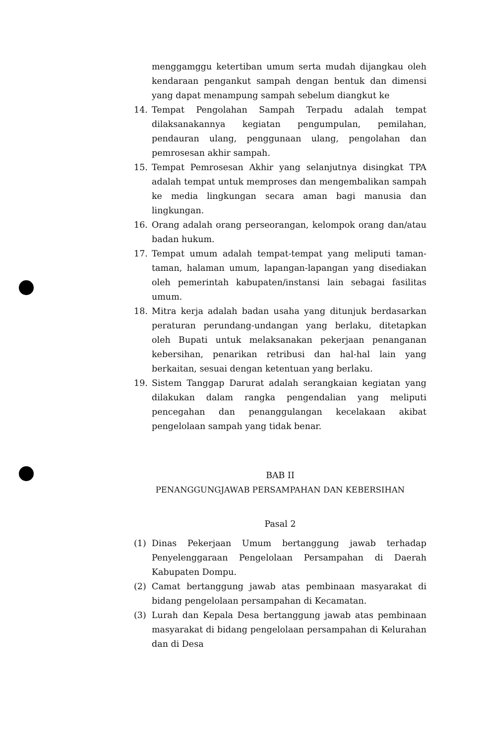menggamggu ketertiban umum serta mudah dijangkau oleh kendaraan pengankut sampah dengan bentuk dan dimensi yang dapat menampung sampah sebelum diangkut ke
14. Tempat Pengolahan Sampah Terpadu adalah tempat dilaksanakannya kegiatan pengumpulan, pemilahan, pendauran ulang, penggunaan ulang, pengolahan dan pemrosesan akhir sampah.
15. Tempat Pemrosesan Akhir yang selanjutnya disingkat TPA adalah tempat untuk memproses dan mengembalikan sampah ke media lingkungan secara aman bagi manusia dan lingkungan.
16. Orang adalah orang perseorangan, kelompok orang dan/atau badan hukum.
17. Tempat umum adalah tempat-tempat yang meliputi taman-taman, halaman umum, lapangan-lapangan yang disediakan oleh pemerintah kabupaten/instansi lain sebagai fasilitas umum.
18. Mitra kerja adalah badan usaha yang ditunjuk berdasarkan peraturan perundang-undangan yang berlaku, ditetapkan oleh Bupati untuk melaksanakan pekerjaan penanganan kebersihan, penarikan retribusi dan hal-hal lain yang berkaitan, sesuai dengan ketentuan yang berlaku.
19. Sistem Tanggap Darurat adalah serangkaian kegiatan yang dilakukan dalam rangka pengendalian yang meliputi pencegahan dan penanggulangan kecelakaan akibat pengelolaan sampah yang tidak benar.
BAB II
PENANGGUNGJAWAB PERSAMPAHAN DAN KEBERSIHAN
Pasal 2
(1) Dinas Pekerjaan Umum bertanggung jawab terhadap Penyelenggaraan Pengelolaan Persampahan di Daerah Kabupaten Dompu.
(2) Camat bertanggung jawab atas pembinaan masyarakat di bidang pengelolaan persampahan di Kecamatan.
(3) Lurah dan Kepala Desa bertanggung jawab atas pembinaan masyarakat di bidang pengelolaan persampahan di Kelurahan dan di Desa